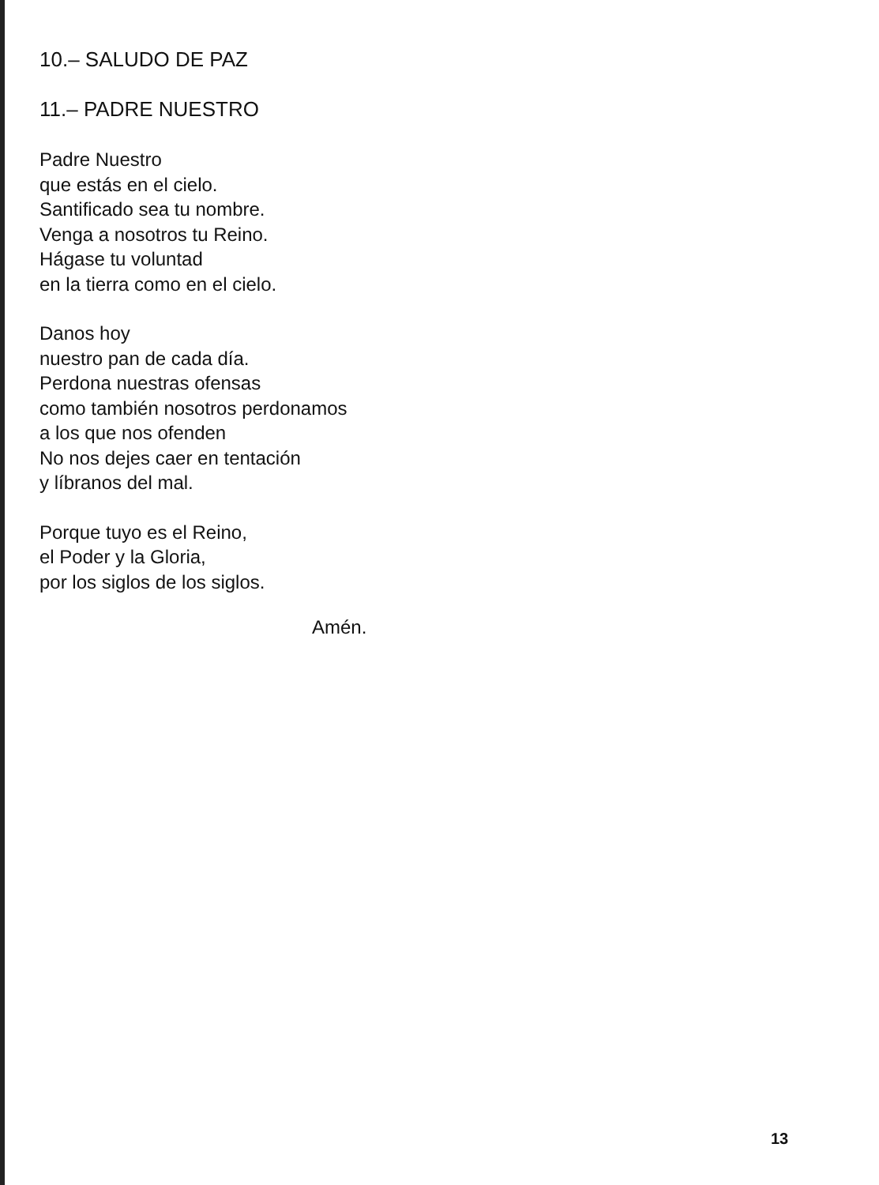10.– SALUDO DE PAZ
11.– PADRE NUESTRO
Padre Nuestro
que estás en el cielo.
Santificado sea tu nombre.
Venga a nosotros tu Reino.
Hágase tu voluntad
en la tierra como en el cielo.
Danos hoy
nuestro pan de cada día.
Perdona nuestras ofensas
como también nosotros perdonamos
a los que nos ofenden
No nos dejes caer en tentación
y líbranos del mal.
Porque tuyo es el Reino,
el Poder y la Gloria,
por los siglos de los siglos.
Amén.
13